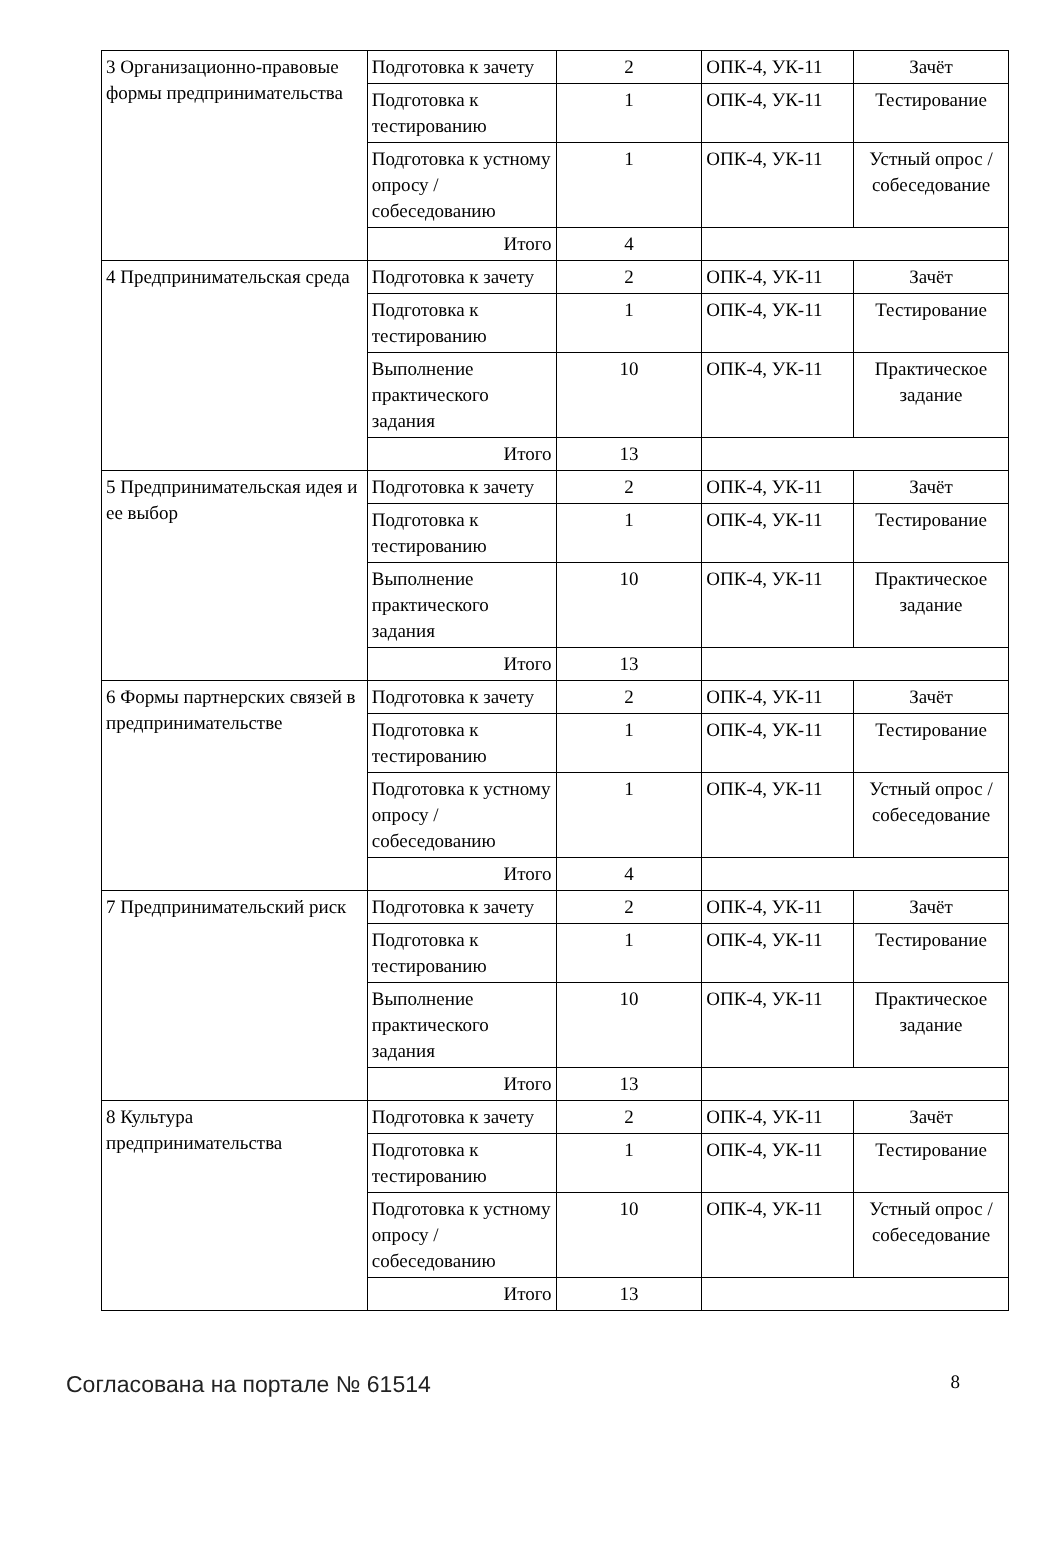| 3 Организационно-правовые формы предпринимательства | Подготовка к зачету | 2 | ОПК-4, УК-11 | Зачёт |
| | Подготовка к тестированию | 1 | ОПК-4, УК-11 | Тестирование |
| | Подготовка к устному опросу / собеседованию | 1 | ОПК-4, УК-11 | Устный опрос / собеседование |
| | Итого | 4 | | |
| 4 Предпринимательская среда | Подготовка к зачету | 2 | ОПК-4, УК-11 | Зачёт |
| | Подготовка к тестированию | 1 | ОПК-4, УК-11 | Тестирование |
| | Выполнение практического задания | 10 | ОПК-4, УК-11 | Практическое задание |
| | Итого | 13 | | |
| 5 Предпринимательская идея и ее выбор | Подготовка к зачету | 2 | ОПК-4, УК-11 | Зачёт |
| | Подготовка к тестированию | 1 | ОПК-4, УК-11 | Тестирование |
| | Выполнение практического задания | 10 | ОПК-4, УК-11 | Практическое задание |
| | Итого | 13 | | |
| 6 Формы партнерских связей в предпринимательстве | Подготовка к зачету | 2 | ОПК-4, УК-11 | Зачёт |
| | Подготовка к тестированию | 1 | ОПК-4, УК-11 | Тестирование |
| | Подготовка к устному опросу / собеседованию | 1 | ОПК-4, УК-11 | Устный опрос / собеседование |
| | Итого | 4 | | |
| 7 Предпринимательский риск | Подготовка к зачету | 2 | ОПК-4, УК-11 | Зачёт |
| | Подготовка к тестированию | 1 | ОПК-4, УК-11 | Тестирование |
| | Выполнение практического задания | 10 | ОПК-4, УК-11 | Практическое задание |
| | Итого | 13 | | |
| 8 Культура предпринимательства | Подготовка к зачету | 2 | ОПК-4, УК-11 | Зачёт |
| | Подготовка к тестированию | 1 | ОПК-4, УК-11 | Тестирование |
| | Подготовка к устному опросу / собеседованию | 10 | ОПК-4, УК-11 | Устный опрос / собеседование |
| | Итого | 13 | | |
Согласована на портале № 61514 8